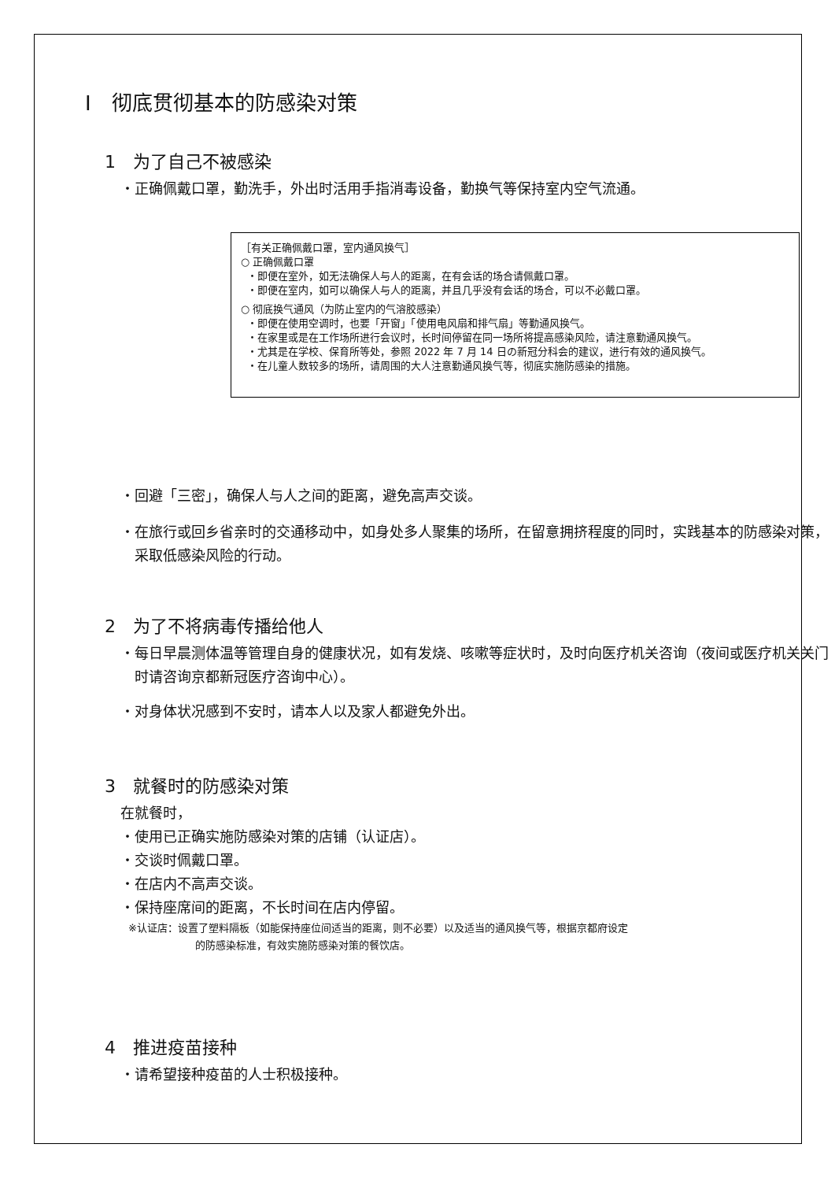Ⅰ　彻底贯彻基本的防感染对策
1　为了自己不被感染
・正确佩戴口罩，勤洗手，外出时活用手指消毒设备，勤换气等保持室内空气流通。
［有关正确佩戴口罩，室内通风换气］
○ 正确佩戴口罩
・即便在室外，如无法确保人与人的距离，在有会话的场合请佩戴口罩。
・即便在室内，如可以确保人与人的距离，并且几乎没有会话的场合，可以不必戴口罩。
○ 彻底换气通风（为防止室内的气溶胶感染）
・即便在使用空调时，也要「开窗」「使用电风扇和排气扇」等勤通风换气。
・在家里或是在工作场所进行会议时，长时间停留在同一场所将提高感染风险，请注意勤通风换气。
・尤其是在学校、保育所等处，参照 2022 年 7 月 14 日の新冠分科会的建议，进行有效的通风换气。
・在儿童人数较多的场所，请周围的大人注意勤通风换气等，彻底实施防感染的措施。
・回避「三密」，确保人与人之间的距离，避免高声交谈。
・在旅行或回乡省亲时的交通移动中，如身处多人聚集的场所，在留意拥挤程度的同时，实践基本的防感染对策，采取低感染风险的行动。
2　为了不将病毒传播给他人
・每日早晨测体温等管理自身的健康状况，如有发烧、咳嗽等症状时，及时向医疗机关咨询（夜间或医疗机关关门时请咨询京都新冠医疗咨询中心）。
・对身体状况感到不安时，请本人以及家人都避免外出。
3　就餐时的防感染对策
在就餐时，
・使用已正确实施防感染对策的店铺（认证店）。
・交谈时佩戴口罩。
・在店内不高声交谈。
・保持座席间的距离，不长时间在店内停留。
※认证店：设置了塑料隔板（如能保持座位间适当的距离，则不必要）以及适当的通风换气等，根据京都府设定
的防感染标准，有效实施防感染对策的餐饮店。
4　推进疫苗接种
・请希望接种疫苗的人士积极接种。